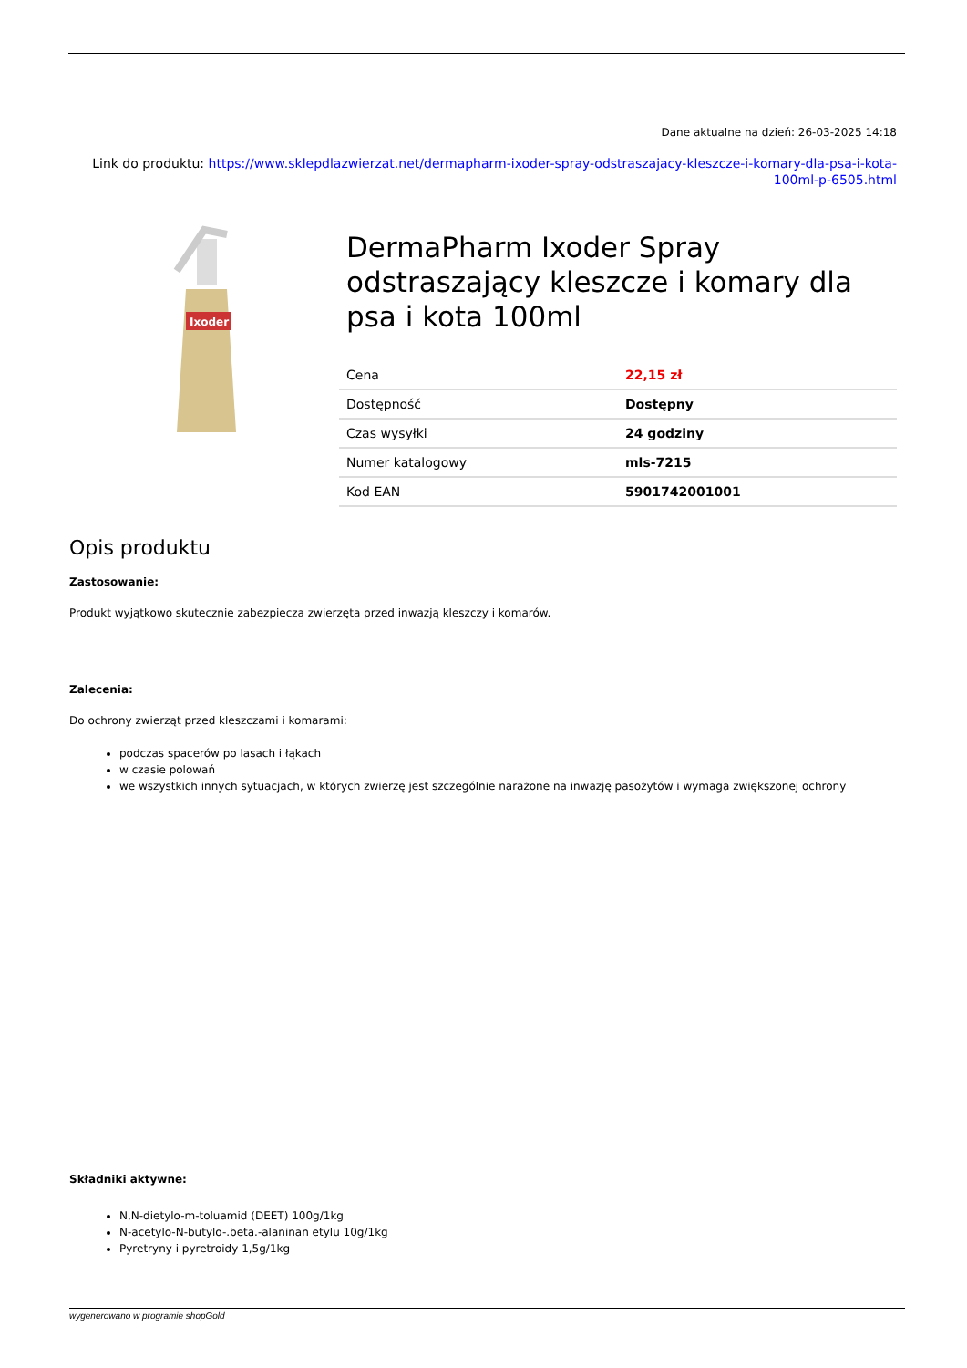Dane aktualne na dzień: 26-03-2025 14:18
Link do produktu: https://www.sklepdlazwierzat.net/dermapharm-ixoder-spray-odstraszajacy-kleszcze-i-komary-dla-psa-i-kota-100ml-p-6505.html
Ixoder
DermaPharm Ixoder Spray odstraszający kleszcze i komary dla psa i kota 100ml
| Cena | 22,15 zł |
| Dostępność | Dostępny |
| Czas wysyłki | 24 godziny |
| Numer katalogowy | mls-7215 |
| Kod EAN | 5901742001001 |
Opis produktu
Zastosowanie:
Produkt wyjątkowo skutecznie zabezpiecza zwierzęta przed inwazją kleszczy i komarów.
Zalecenia:
Do ochrony zwierząt przed kleszczami i komarami:
podczas spacerów po lasach i łąkach
w czasie polowań
we wszystkich innych sytuacjach, w których zwierzę jest szczególnie narażone na inwazję pasożytów i wymaga zwiększonej ochrony
Składniki aktywne:
N,N-dietylo-m-toluamid (DEET) 100g/1kg
N-acetylo-N-butylo-.beta.-alaninan etylu 10g/1kg
Pyretryny i pyretroidy 1,5g/1kg
wygenerowano w programie shopGold